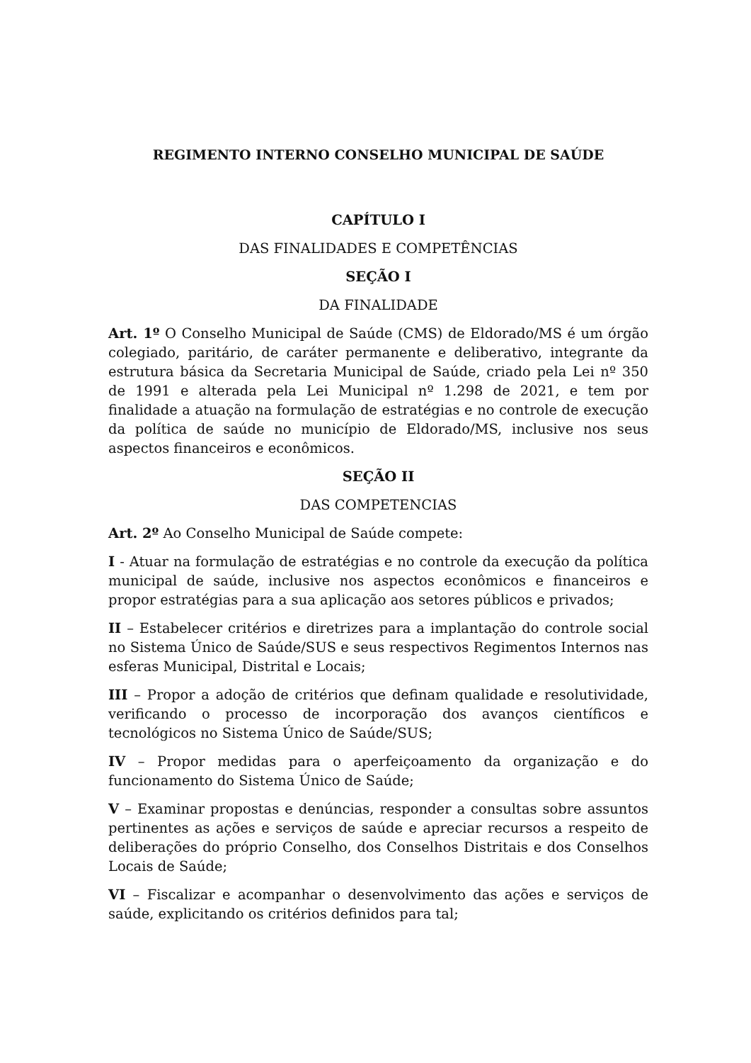REGIMENTO INTERNO CONSELHO MUNICIPAL DE SAÚDE
CAPÍTULO I
DAS FINALIDADES E COMPETÊNCIAS
SEÇÃO I
DA FINALIDADE
Art. 1º O Conselho Municipal de Saúde (CMS) de Eldorado/MS é um órgão colegiado, paritário, de caráter permanente e deliberativo, integrante da estrutura básica da Secretaria Municipal de Saúde, criado pela Lei nº 350 de 1991 e alterada pela Lei Municipal nº 1.298 de 2021, e tem por finalidade a atuação na formulação de estratégias e no controle de execução da política de saúde no município de Eldorado/MS, inclusive nos seus aspectos financeiros e econômicos.
SEÇÃO II
DAS COMPETENCIAS
Art. 2º Ao Conselho Municipal de Saúde compete:
I - Atuar na formulação de estratégias e no controle da execução da política municipal de saúde, inclusive nos aspectos econômicos e financeiros e propor estratégias para a sua aplicação aos setores públicos e privados;
II – Estabelecer critérios e diretrizes para a implantação do controle social no Sistema Único de Saúde/SUS e seus respectivos Regimentos Internos nas esferas Municipal, Distrital e Locais;
III – Propor a adoção de critérios que definam qualidade e resolutividade, verificando o processo de incorporação dos avanços científicos e tecnológicos no Sistema Único de Saúde/SUS;
IV – Propor medidas para o aperfeiçoamento da organização e do funcionamento do Sistema Único de Saúde;
V – Examinar propostas e denúncias, responder a consultas sobre assuntos pertinentes as ações e serviços de saúde e apreciar recursos a respeito de deliberações do próprio Conselho, dos Conselhos Distritais e dos Conselhos Locais de Saúde;
VI – Fiscalizar e acompanhar o desenvolvimento das ações e serviços de saúde, explicitando os critérios definidos para tal;